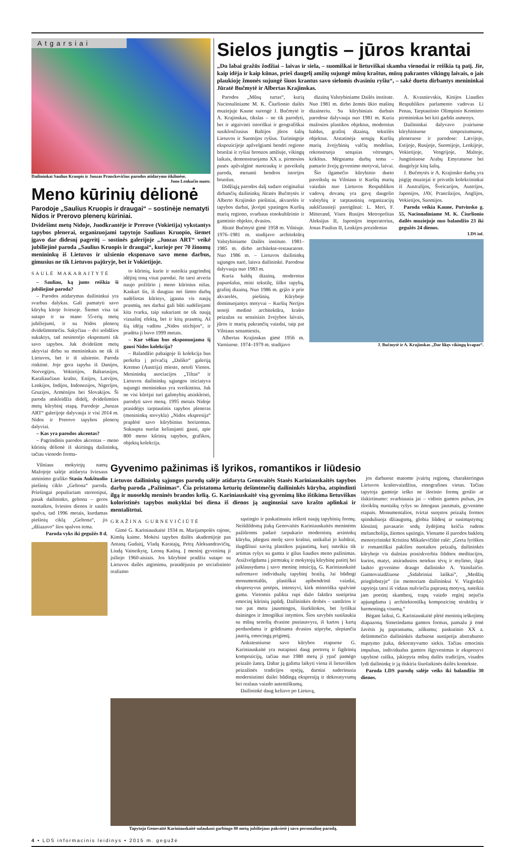Atgarsiai
Dailininkai Saulius Kruopis ir Juozas Pranckevičius parodos atidarymo iškilmėse.
Jono Lenkučio nuotr.
Meno kūrinių dėlionė
Parodoje „Saulius Kruopis ir draugai“ – sostinėje nematyti Nidos ir Prerovo plenerų kūriniai.
Dvidešimt metų Nidoje, Juodkrantėje ir Prerove (Vokietija) vykstantys tapybos plenerai, organizuojami tapytojo Sauliaus Kruopio, šiemet įgavo dar didesnį pagreitį – sostinės galerijoje „Juozas ART“ veikė jubiliejinė paroda „Saulius Kruopis ir draugai“, kurioje per 70 žinomų menininkų iš Lietuvos ir užsienio eksponavo savo meno darbus, gimusius ne tik Lietuvos pajūryje, bet ir Vokietijoje.
SAULĖ MAKARAITYTĖ
– Sauliau, ką jums reiškia ši jubiliejinė paroda?
– Parodos atidarymas dailininkui yra svarbus dalykas. Gali pamatyti savo kūrybą kitoje šviesoje. Šiemet visa tai sutapo ir su mano 55-erių metų jubiliejumi, ir su Nidos plenerų dvidešimtmečiu. Sakyčiau – dvi solidžios sukaktys, tad nesinorėjo eksponuoti tik savo tapybos. Juk dvidešimt metų aktyviai dirbu su menininkais ne tik iš Lietuvos, bet ir iš užsienio. Paroda rinktinė. Joje gera tapyba iš Danijos, Norvegijos, Vokietijos, Baltarusijos, Karaliaučiaus krašto, Estijos, Latvijos, Lenkijos, Indijos, Indonezijos, Nigerijos, Gruzijos, Armėnijos bei Slovakijos. Ši paroda atskleidžia didelį, dvidešimties metų kūrybinį etapą. Parodoje „Juozas ART“ galerijoje dalyvauja ir visi 2014 m. Nidos ir Prerovo tapybos plenerų dalyviai.
– Kas yra parodos akcentas?
– Pagrindinis parodos akcentas – meno kūrinių dėlionė iš skirtingų dailininkų, tačiau vienodo forma-
to kūrinių, kurie ir suteikia pagrindinį idėjinį toną visai parodai. Jie tarsi atveria naujo požiūrio į meno kūrinius nišas. Kaskart šis, iš daugiau nei šimto darbų sudėliotas kūrinys, įgauna vis naujų prasmių, nes darbai gali būti sudėliojami kita tvarka, taip sukuriant ne tik naują vizualinį efektą, bet ir kitų prasmių. Aš šią idėją vadinu „Nidos stichijos“, ir pradėta ji buvo 1999 metais.
– Kur vėliau bus eksponuojama šį gausi Nidos kolekcija?
– Balandžio pabaigoje ši kolekcija bus perkelta į privačią „Daliko“ galeriją Kremso (Austrija) mieste, netoli Vienos. Menininkų asociacijos „Tiltas“ ir Lietuvos dailininkų sąjungos iniciatyva sujungti menininkus yra sveikintina. Juk ne visi kūrėjai turi galimybių atsiskleisti, parodyti savo meną. 1995 metais Nidoje prasidėjęs tarptautinis tapybos pleneras (menininkų stovykla) „Nidos ekspresija“ praplėtė savo kūrybinius horizontus. Sukaupta nuolat keliaujanti gausi, apie 800 meno kūrinių tapybos, grafikos, objektų kolekcija.
Sielos jungtis – jūros krantai
„Du labai gražūs žodžiai – laivas ir siela, – suomiškai ir lietuviškai skamba vienodai ir reiškia tą patį. Jie, kaip idėja ir kaip kūnas, prieš daugelį amžių sujungė mūsų kraštus, mūsų pakrantes vikingų laivais, o jais plaukioję žmonės sujungė šiuos krantus savo sielomis dvasiniu ryšiu“, – sakė duetu dirbantys menininkai Jūratė Bučmytė ir Albertas Krajinskas.
Parodos „Mūsų turtas“, kurią Nacionaliniame M. K. Čiurlionio dailės muziejuje Kaune surengė J. Bučmytė ir A. Krajinskas, tikslas – ne tik parodyti, bet ir atgaivinti istoriškai ir geografiškai susiklosčiusius Baltijos jūros šalių Lietuvos ir Suomijos ryšius. Turiningoje ekspozicijoje apžvelgiami bendri regiono bruožai ir ryšiai bronzos amžiuje, vikingų laikais, demonstruojama XX a. pirmosios pusės apžvalginė nuotraukų ir paveikslų paroda, menanti bendros istorijos bruožus.
Didžiąją parodos dalį sudaro originaliai dirbančių dailininkų Jūratės Bučmytės ir Alberto Krajinsko piešiniai, akvarelės ir tapybos darbai, įkvėpti ypatingos Kuršių marių regiono, svarbaus etnokultūrinio ir gamtinio objekto, dvasios.
Jūratė Bučmytė gimė 1958 m. Vilniuje. 1976–1981 m. studijavo architektūrą Valstybiniame Dailės institute. 1981–1985 m. dirbo architekte-restauratore. Nuo 1986 m. – Lietuvos dailininkų sąjungos narė, laisva dailininkė. Parodose dalyvauja nuo 1983 m.
Kuria baldų dizainą, modernius papuošalus, mini tekstilę, šilko tapybą, grafinį dizainą. Nuo 1986 m. grįžo ir prie akvarelės, piešinių. Kūryboje dominuojantys motyvai – Kuršių Nerijos senoji medinė architektūra, krašto peizažas su senaisiais žvejybos laivais, jūros ir marių pakrančių vaizdai, taip pat Vilniaus senamiestis.
Albertas Krajinskas gimė 1956 m. Varniuose. 1974–1979 m. studijavo
dizainą Valstybiniame Dailės institute. Nuo 1981 m. dirbo žemės ūkio mašinų dizaineriu. Su kūrybiniais darbais parodose dalyvauja nuo 1981 m. Kuria mažosios plastikos objektus, modernius baldus, grafinį dizainą, tekstilės objektus. Atstatinėja senųjų Kuršių marių žvejybinių valčių modelius, rekonstruoja senąsias vėtrunges, krikštus. Mėgstama darbų tema – pamario žvejų gyvenimo motyvai, laivai.
Šio ilgamečio kūrybinio dueto paveikslų su Vilniaus ir Kuršių marių vaizdais nuo Lietuvos Respublikos vadovų dovanų yra gavę daugelio valstybių ir tarptautinių organizacijų aukščiausieji pareigūnai: L. Meri, F. Mitterand, Visos Rusijos Metropolitas Aleksijus II, Japonijos imperatorius, Jonas Paulius II, Lenkijos prezidentas
A. Kvasnievskis, Kinijos Liaudies Respublikos parlamento vadovas Li Penas, Tarptautinio Olimpinio Komiteto pirmininkas bei kiti garbūs asmenys.
Dailininkai dalyvavo įvairiuose kūrybiniuose simpoziumuose, pleneruose ir parodose: Latvijoje, Estijoje, Rusijoje, Suomijoje, Lenkijoje, Vokietijoje, Vengrijoje, Maltoje, Jungtiniuose Arabų Emyratuose bei daugelyje kitų šalių.
J. Bučmytės ir A. Krajinsko darbų yra įsigiję muziejai ir privatūs kolekcininkai iš Australijos, Šveicarijos, Austrijos, Japonijos, JAV, Prancūzijos, Anglijos, Vokietijos, Suomijos.
Paroda veikia Kaune, Putvinsko g. 55, Nacionaliniame M. K. Čiurlionio dailės muziejuje nuo balandžio 23 iki gegužės 24 dienos.
LDS inf.
J. Bučmytė ir A. Krajinskas „Dar likęs vikingų kvapas“.
Vilniaus mokytojų namų Mažojoje salėje atidaryta šviesaus atminimo grafiko Stasio Aukštuolio piešinių ciklo „Geltona“ paroda. Priešingai populiariam stereotipui, pasak dailininko, geltona – geros nuotaikos, šviesios dienos ir saulės spalva, tad 1996 metais, kurdamas piešinių ciklą „Geltona“, jis „džiazavo“ šios spalvos tema.
Paroda vyks iki gegužės 8 d.
Gyvenimo pažinimas iš lyrikos, romantikos ir liūdesio
Lietuvos dailininkų sąjungos parodų salėje atidaryta Genovaitės Stasės Kariniauskaitės tapybos darbų paroda „Pažinimas“. Čia pristatoma keturių dešimtmečių dailininkės kūryba, atspindinti ilgą ir nuoseklų meninės brandos kelią. G. Kariniauskaitė visą gyvenimą liko ištikima lietuviškos koloristinės tapybos mokyklai bei diena iš dienos ją auginusiai savo krašto aplinkai ir mentalitetui.
GRAŽINA GURNEVIČIŪTĖ
Gimė G. Kariniauskaitė 1934 m. Marijampolės rajone, Kimšų kaime. Mokėsi tapybos dailės akademijoje pas Antaną Gudaitį, Vladą Karatajų, Petrą Aleksandravičių, Liudą Vaineikytę, Leoną Katiną. Į meninį gyvenimą ji įsiliejo 1960-aisiais. Jos kūrybinė pradžia sutapo su Lietuvos dailės atgimimu, prasidėjusiu po socialistinio realizmo
sąstingio ir paskatinusiu ieškoti naujų tapybinių formų. Neišdildomą įtaką Genovaitės Kariniauskaitės meninėms pažiūroms padarė tarpukario modernistų arsininkų kūryba, įdiegusi meilę savo kraštui, unikaliai jo kultūrai, išugdžiusi savitą plastikos pajautimą, kurį suteikia tik artimas ryšys su gamta ir gilus liaudies meno pažinimas. Atsižvelgdama į pirmtakų ir mokytojų kūrybinę patirtį bei įsiklausydama į savo meninę intuiciją, G. Kariniauskaitė suformavo individualų tapybinį braižą. Jai būdingi monumentalūs, plastiškai apibendrinti vaizdai, ekspresyvus potėpis, intensyvi, kiek minoriška spalvinė gama. Vietomis palikta rupi dažo faktūra sustiprina emocinį kūrinių įspūdį. Dailininkės drobės – santūrios ir tuo pat metu jausmingos, šiurkštokos, bet lyriškai dainingos ir žmogiškai intymios. Šios savybės susišaukia su mūsų senolių dvasine pusiausvyra, iš kartos į kartą perduodama ir grūdinama dvasios stiprybe, slepiančia jautrią, emocingą prigimtį.
Ankstesniuose savo kūrybos etapuose G. Kariniauskaitė yra nutapiusi daug portretų ir figūrinių kompozicijų, tačiau nuo 1980 metų ji ypač pamėgo peizažo žanrą. Dabar ją galima laikyti viena iš lietuviškos peizažinės tradicijos tęsėjų, darniai suderinusia modernistinei dailei būdingą ekspresiją ir dekoratyvumą bei realaus vaizdo autentiškumą.
Dailininkė daug keliavo po Lietuvą,
Tapytoja Genovaitė Kariniauskaitė sulaukusi garbingo 80 metų jubiliejaus pakvietė į savo personalinę parodą.
jos darbuose matome įvairių regionų, charakteringus Lietuvos kraštovaizdžius, etnografines vietas. Tačiau tapytoja gamtoje ieško ne išorinio formų grožio ar išskirtinumo: svarbiausia jai – vidinis gamtos pulsas, jos išreikštų nuotaikų ryšys su žmogaus jausmais, gyvenimo etapais. Monumentalios, tvirtai suręstos peizažų formos spinduliuoja džiaugsmą, globia liūdesį ar susimąstymą; klestintį pavasario sodų žydėjimą keičia rudens melancholija, žiemos sąstingis. Viename iš parodos bukletų menotyrininkė Kristina Mikaševičiūtė rašė: „Greta lyriškos ir romantiškai pakilios nuotaikos peizažų, dailininkės kūryboje vis dažniau prasiskverbia liūdnos meditacijos, kurios, matyt, atsiradusios netekus tėvų ir mylimo, ilgai laukto gyvenimo draugo dailininko A. Vainilaičio. Gamtovaizdžiuose „Sidabriniai laiškai“, „Medžių prieglobstyje“ (in memoriam dailininkui V. Vizgirdai) tapytoja tarsi iš vidaus nušviečia paprastą motyvą, suteikia jam poetinį skambesį, trapų vaizdo reginį nejučia apjungdama į architektonišką kompozicinę struktūrą ir harmoningą visumą.“
Bėgant laikui, G. Kariniauskaitė plėtė meninių ieškojimų diapazoną. Sintetindama gamtos formas, pamažu ji ėmė žavėtis jų paprastumu, aiškumu; paskutinio XX a. dešimtmečio dailininkės darbuose sustiprėja abstrahuoto mąstymo įtaka, dekoratyvumo siekis. Tačiau emocinis impulsas, individualus gamtos išgyvenimas ir ekspresyvi tapybinė raiška, įskiepyta mūsų dailės tradicijos, visados lydi dailininkę ir ją išskiria šiuolaikinės dailės kontekste.
Paroda LDS parodų salėje veiks iki balandžio 30 dienos.
4 • LDS informacinis leidinys • 2015 m. gegužė